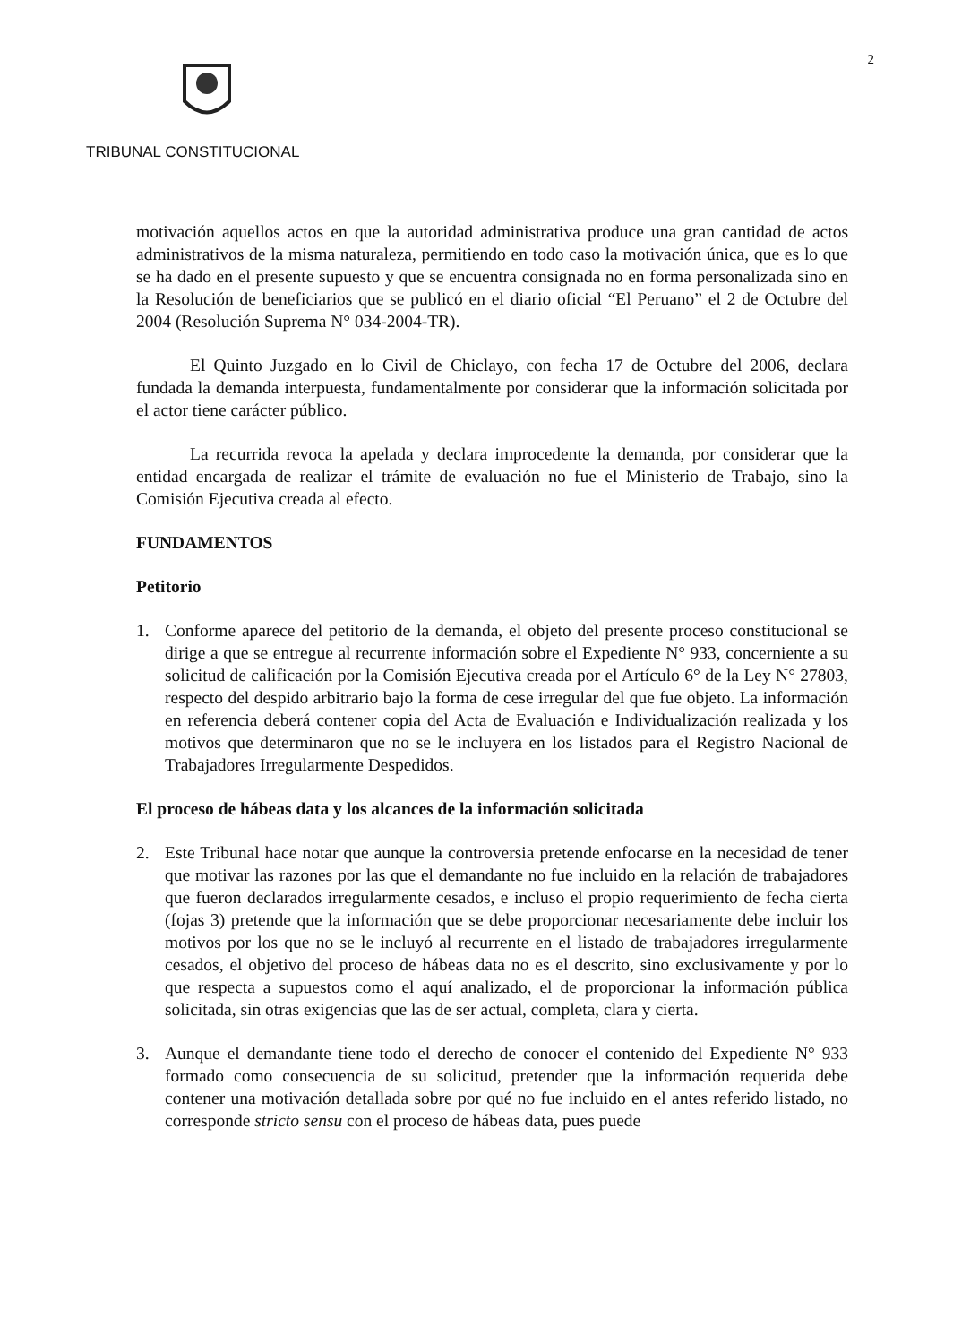TRIBUNAL CONSTITUCIONAL
2
motivación aquellos actos en que la autoridad administrativa produce una gran cantidad de actos administrativos de la misma naturaleza, permitiendo en todo caso la motivación única, que es lo que se ha dado en el presente supuesto y que se encuentra consignada no en forma personalizada sino en la Resolución de beneficiarios que se publicó en el diario oficial “El Peruano” el 2 de Octubre del 2004 (Resolución Suprema N° 034-2004-TR).
El Quinto Juzgado en lo Civil de Chiclayo, con fecha 17 de Octubre del 2006, declara fundada la demanda interpuesta, fundamentalmente por considerar que la información solicitada por el actor tiene carácter público.
La recurrida revoca la apelada y declara improcedente la demanda, por considerar que la entidad encargada de realizar el trámite de evaluación no fue el Ministerio de Trabajo, sino la Comisión Ejecutiva creada al efecto.
FUNDAMENTOS
Petitorio
1. Conforme aparece del petitorio de la demanda, el objeto del presente proceso constitucional se dirige a que se entregue al recurrente información sobre el Expediente N° 933, concerniente a su solicitud de calificación por la Comisión Ejecutiva creada por el Artículo 6° de la Ley N° 27803, respecto del despido arbitrario bajo la forma de cese irregular del que fue objeto. La información en referencia deberá contener copia del Acta de Evaluación e Individualización realizada y los motivos que determinaron que no se le incluyera en los listados para el Registro Nacional de Trabajadores Irregularmente Despedidos.
El proceso de hábeas data y los alcances de la información solicitada
2. Este Tribunal hace notar que aunque la controversia pretende enfocarse en la necesidad de tener que motivar las razones por las que el demandante no fue incluido en la relación de trabajadores que fueron declarados irregularmente cesados, e incluso el propio requerimiento de fecha cierta (fojas 3) pretende que la información que se debe proporcionar necesariamente debe incluir los motivos por los que no se le incluyó al recurrente en el listado de trabajadores irregularmente cesados, el objetivo del proceso de hábeas data no es el descrito, sino exclusivamente y por lo que respecta a supuestos como el aquí analizado, el de proporcionar la información pública solicitada, sin otras exigencias que las de ser actual, completa, clara y cierta.
3. Aunque el demandante tiene todo el derecho de conocer el contenido del Expediente N° 933 formado como consecuencia de su solicitud, pretender que la información requerida debe contener una motivación detallada sobre por qué no fue incluido en el antes referido listado, no corresponde stricto sensu con el proceso de hábeas data, pues puede